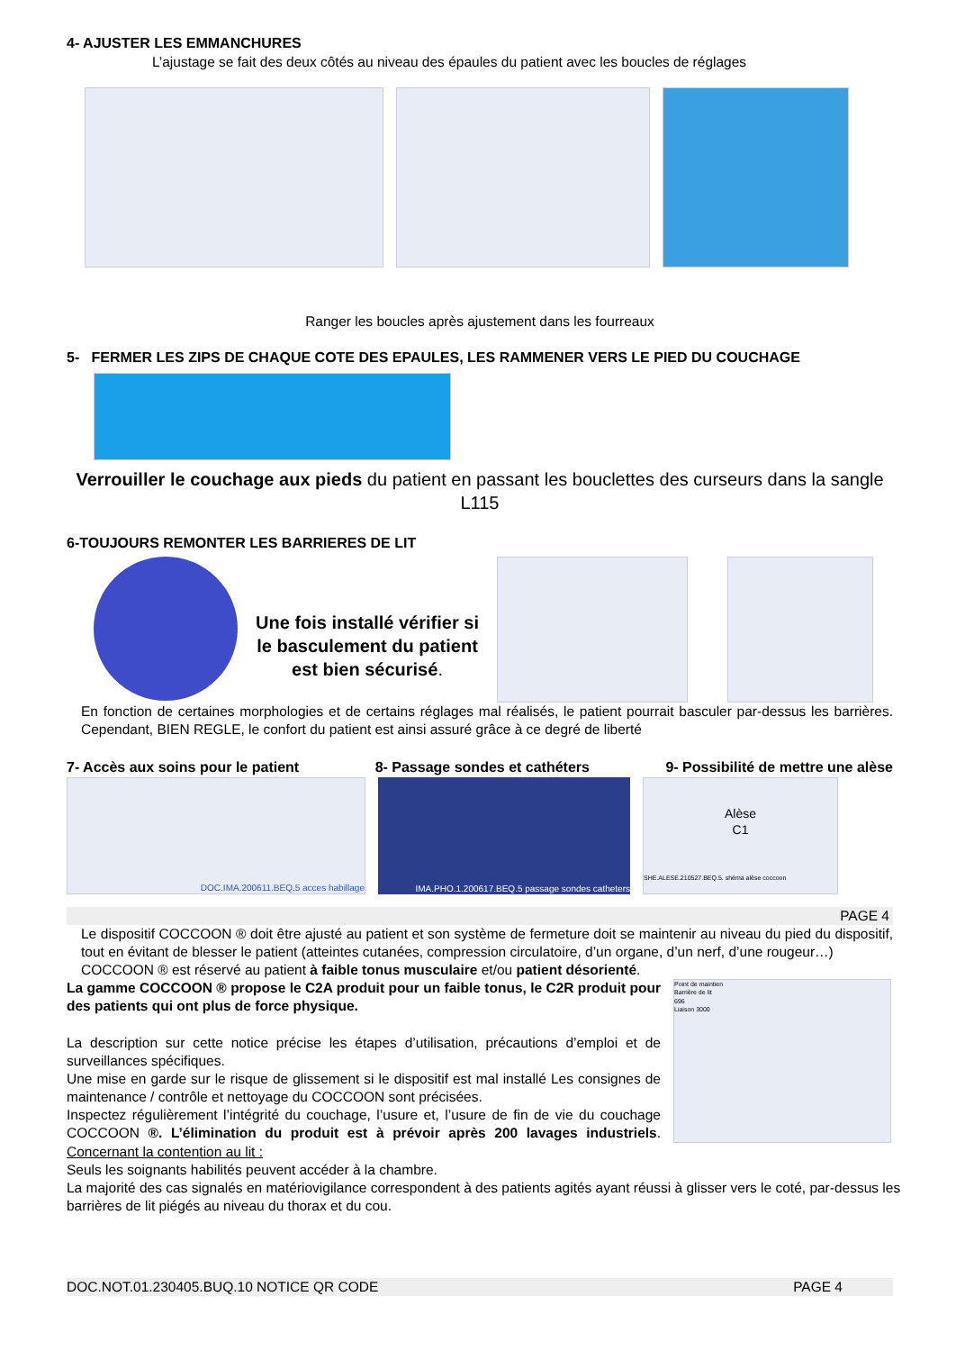4- AJUSTER LES EMMANCHURES
L’ajustage se fait des deux côtés au niveau des épaules du patient avec les boucles de réglages
Ranger les boucles après ajustement dans les fourreaux
5- FERMER LES ZIPS DE CHAQUE COTE DES EPAULES, LES RAMMENER VERS LE PIED DU COUCHAGE
Verrouiller le couchage aux pieds du patient en passant les bouclettes des curseurs dans la sangle L115
6-TOUJOURS REMONTER LES BARRIERES DE LIT
Une fois installé vérifier si le basculement du patient est bien sécurisé.
En fonction de certaines morphologies et de certains réglages mal réalisés, le patient pourrait basculer par-dessus les barrières. Cependant, BIEN REGLE, le confort du patient est ainsi assuré grâce à ce degré de liberté
7- Accès aux soins pour le patient 8- Passage sondes et cathéters 9- Possibilité de mettre une alèse
DOC.IMA.200611.BEQ.5 acces habillage IMA.PHO.1.200617.BEQ.5 passage sondes catheters
Alèse
C1
SHE.ALESE.210527.BEQ.5. shéma alèse coccoon
PAGE 4
Le dispositif COCCOON ® doit être ajusté au patient et son système de fermeture doit se maintenir au niveau du pied du dispositif, tout en évitant de blesser le patient (atteintes cutanées, compression circulatoire, d’un organe, d’un nerf, d’une rougeur…)
COCCOON ® est réservé au patient à faible tonus musculaire et/ou patient désorienté.
La gamme COCCOON ® propose le C2A produit pour un faible tonus, le C2R produit pour des patients qui ont plus de force physique.
La description sur cette notice précise les étapes d’utilisation, précautions d’emploi et de surveillances spécifiques.
Une mise en garde sur le risque de glissement si le dispositif est mal installé Les consignes de maintenance / contrôle et nettoyage du COCCOON sont précisées.
Inspectez régulièrement l’intégrité du couchage, l’usure et, l’usure de fin de vie du couchage COCCOON ®. L’élimination du produit est à prévoir après 200 lavages industriels. Concernant la contention au lit :
Point de maintien
Barrière de lit
696
Liaison 3000
Seuls les soignants habilités peuvent accéder à la chambre.
La majorité des cas signalés en matériovigilance correspondent à des patients agités ayant réussi à glisser vers le coté, par-dessus les barrières de lit piégés au niveau du thorax et du cou.
DOC.NOT.01.230405.BUQ.10 NOTICE QR CODE PAGE 4